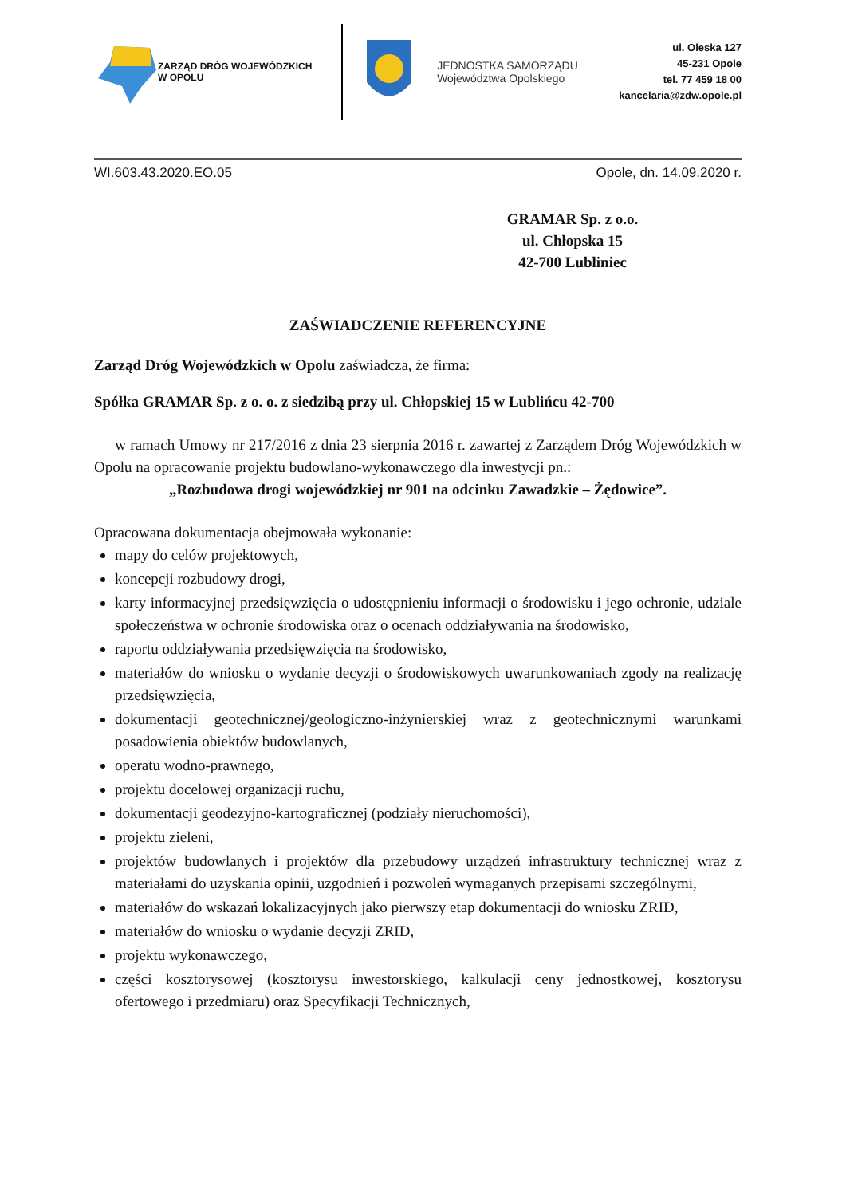ZARZĄD DRÓG WOJEWÓDZKICH
W OPOLU
JEDNOSTKA SAMORZĄDU
Województwa Opolskiego
ul. Oleska 127
45-231 Opole
tel. 77 459 18 00
kancelaria@zdw.opole.pl
WI.603.43.2020.EO.05 Opole, dn. 14.09.2020 r.
GRAMAR Sp. z o.o.
ul. Chłopska 15
42-700 Lubliniec
ZAŚWIADCZENIE REFERENCYJNE
Zarząd Dróg Wojewódzkich w Opolu zaświadcza, że firma:
Spółka GRAMAR Sp. z o. o. z siedzibą przy ul. Chłopskiej 15 w Lublińcu 42-700
w ramach Umowy nr 217/2016 z dnia 23 sierpnia 2016 r. zawartej z Zarządem Dróg Wojewódzkich w Opolu na opracowanie projektu budowlano-wykonawczego dla inwestycji pn.:
„Rozbudowa drogi wojewódzkiej nr 901 na odcinku Zawadzkie – Żędowice”.
Opracowana dokumentacja obejmowała wykonanie:
mapy do celów projektowych,
koncepcji rozbudowy drogi,
karty informacyjnej przedsięwzięcia o udostępnieniu informacji o środowisku i jego ochronie, udziale społeczeństwa w ochronie środowiska oraz o ocenach oddziaływania na środowisko,
raportu oddziaływania przedsięwzięcia na środowisko,
materiałów do wniosku o wydanie decyzji o środowiskowych uwarunkowaniach zgody na realizację przedsięwzięcia,
dokumentacji geotechnicznej/geologiczno-inżynierskiej wraz z geotechnicznymi warunkami posadowienia obiektów budowlanych,
operatu wodno-prawnego,
projektu docelowej organizacji ruchu,
dokumentacji geodezyjno-kartograficznej (podziały nieruchomości),
projektu zieleni,
projektów budowlanych i projektów dla przebudowy urządzeń infrastruktury technicznej wraz z materiałami do uzyskania opinii, uzgodnień i pozwoleń wymaganych przepisami szczególnymi,
materiałów do wskazań lokalizacyjnych jako pierwszy etap dokumentacji do wniosku ZRID,
materiałów do wniosku o wydanie decyzji ZRID,
projektu wykonawczego,
części kosztorysowej (kosztorysu inwestorskiego, kalkulacji ceny jednostkowej, kosztorysu ofertowego i przedmiaru) oraz Specyfikacji Technicznych,